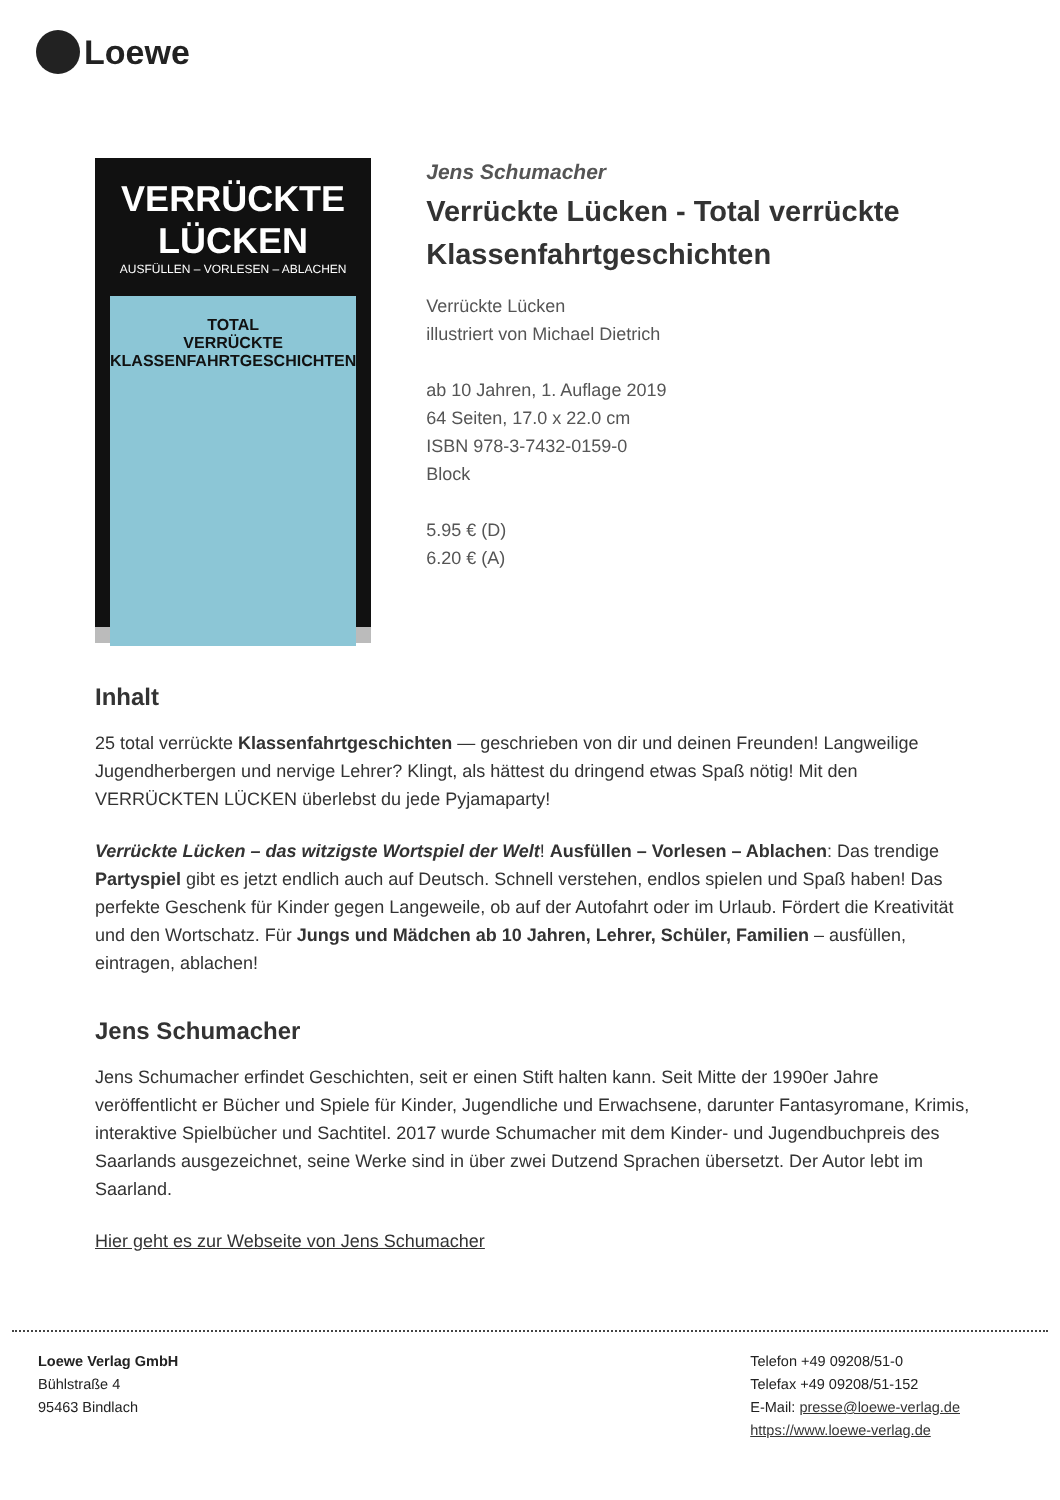Loewe
VERRÜCKTE LÜCKEN
AUSFÜLLEN – VORLESEN – ABLACHEN
TOTAL
VERRÜCKTE
KLASSENFAHRTGESCHICHTEN
Jens Schumacher
Verrückte Lücken - Total verrückte Klassenfahrtgeschichten
Verrückte Lücken
illustriert von Michael Dietrich
ab 10 Jahren, 1. Auflage 2019
64 Seiten, 17.0 x 22.0 cm
ISBN 978-3-7432-0159-0
Block
5.95 € (D)
6.20 € (A)
Inhalt
25 total verrückte Klassenfahrtgeschichten — geschrieben von dir und deinen Freunden! Langweilige Jugendherbergen und nervige Lehrer? Klingt, als hättest du dringend etwas Spaß nötig! Mit den VERRÜCKTEN LÜCKEN überlebst du jede Pyjamaparty!
Verrückte Lücken – das witzigste Wortspiel der Welt! Ausfüllen – Vorlesen – Ablachen: Das trendige Partyspiel gibt es jetzt endlich auch auf Deutsch. Schnell verstehen, endlos spielen und Spaß haben! Das perfekte Geschenk für Kinder gegen Langeweile, ob auf der Autofahrt oder im Urlaub. Fördert die Kreativität und den Wortschatz. Für Jungs und Mädchen ab 10 Jahren, Lehrer, Schüler, Familien – ausfüllen, eintragen, ablachen!
Jens Schumacher
Jens Schumacher erfindet Geschichten, seit er einen Stift halten kann. Seit Mitte der 1990er Jahre veröffentlicht er Bücher und Spiele für Kinder, Jugendliche und Erwachsene, darunter Fantasyromane, Krimis, interaktive Spielbücher und Sachtitel. 2017 wurde Schumacher mit dem Kinder- und Jugendbuchpreis des Saarlands ausgezeichnet, seine Werke sind in über zwei Dutzend Sprachen übersetzt. Der Autor lebt im Saarland.
Hier geht es zur Webseite von Jens Schumacher
Loewe Verlag GmbH
Bühlstraße 4
95463 Bindlach
Telefon +49 09208/51-0
Telefax +49 09208/51-152
E-Mail: presse@loewe-verlag.de
https://www.loewe-verlag.de